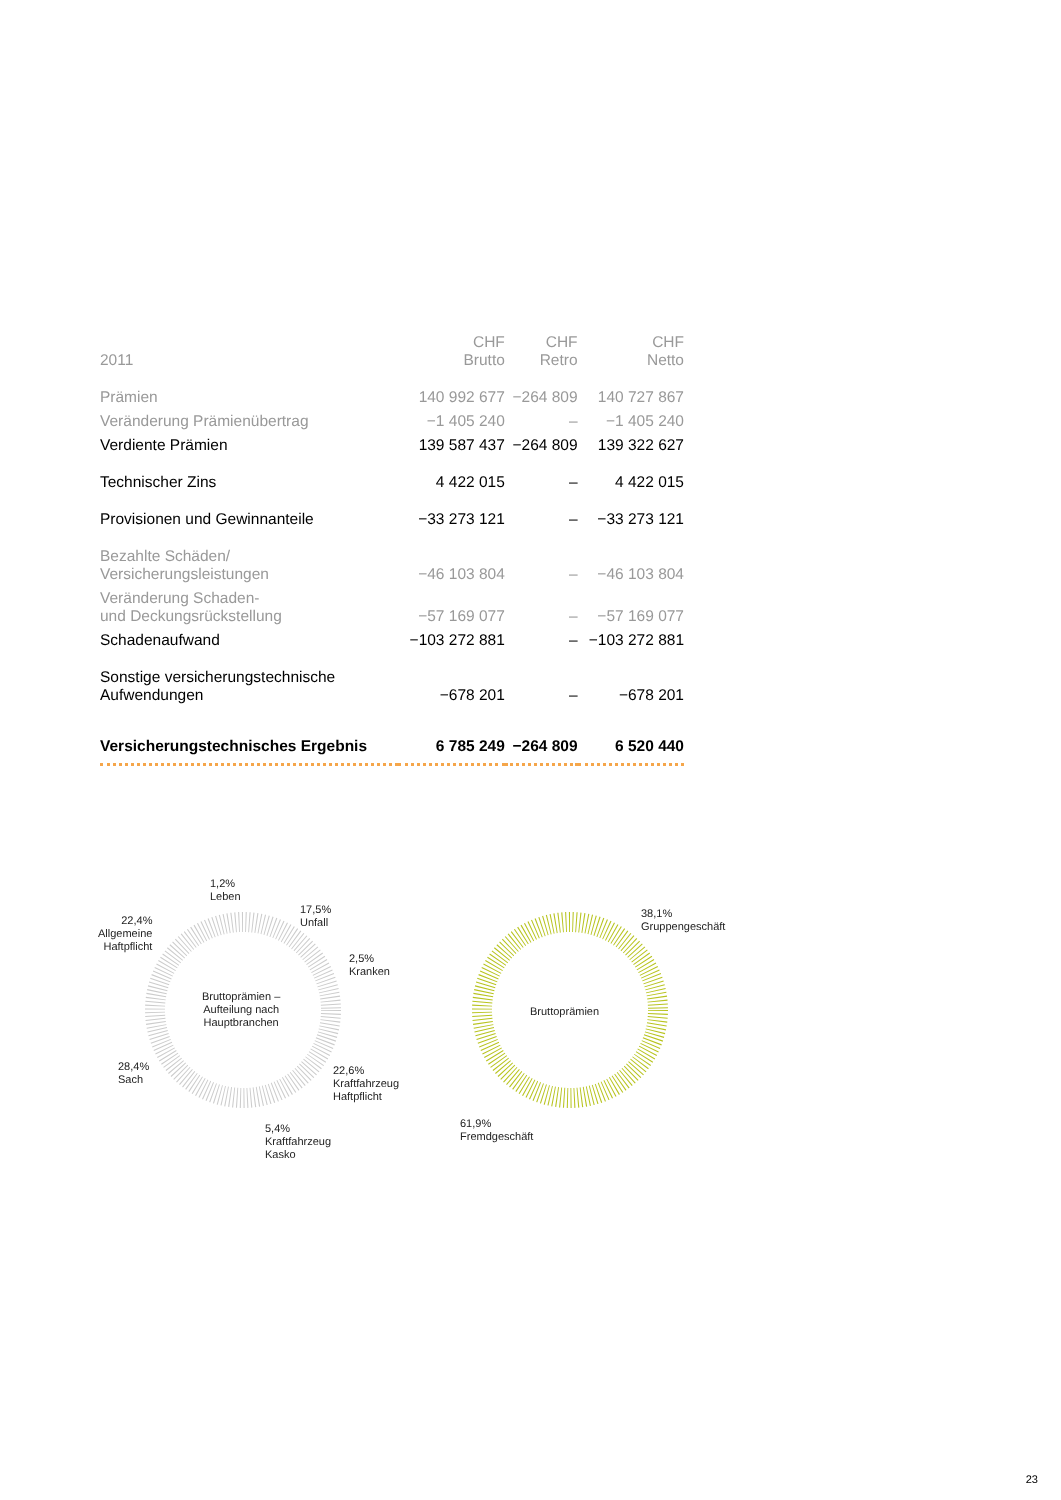| 2011 | CHF Brutto | CHF Retro | CHF Netto |
| --- | --- | --- | --- |
| Prämien | 140 992 677 | −264 809 | 140 727 867 |
| Veränderung Prämienübertrag | −1 405 240 | – | −1 405 240 |
| Verdiente Prämien | 139 587 437 | −264 809 | 139 322 627 |
| Technischer Zins | 4 422 015 | – | 4 422 015 |
| Provisionen und Gewinnanteile | −33 273 121 | – | −33 273 121 |
| Bezahlte Schäden/ Versicherungsleistungen | −46 103 804 | – | −46 103 804 |
| Veränderung Schaden- und Deckungsrückstellung | −57 169 077 | – | −57 169 077 |
| Schadenaufwand | −103 272 881 | – | −103 272 881 |
| Sonstige versicherungstechnische Aufwendungen | −678 201 | – | −678 201 |
| Versicherungstechnisches Ergebnis | 6 785 249 | −264 809 | 6 520 440 |
1,2%
Leben
17,5%
Unfall
2,5%
Kranken
22,4%
Allgemeine
Haftpflicht
Bruttoprämien –
Aufteilung nach
Hauptbranchen
28,4%
Sach
22,6%
Kraftfahrzeug
Haftpflicht
5,4%
Kraftfahrzeug
Kasko
38,1%
Gruppengeschäft
Bruttoprämien
61,9%
Fremdgeschäft
23